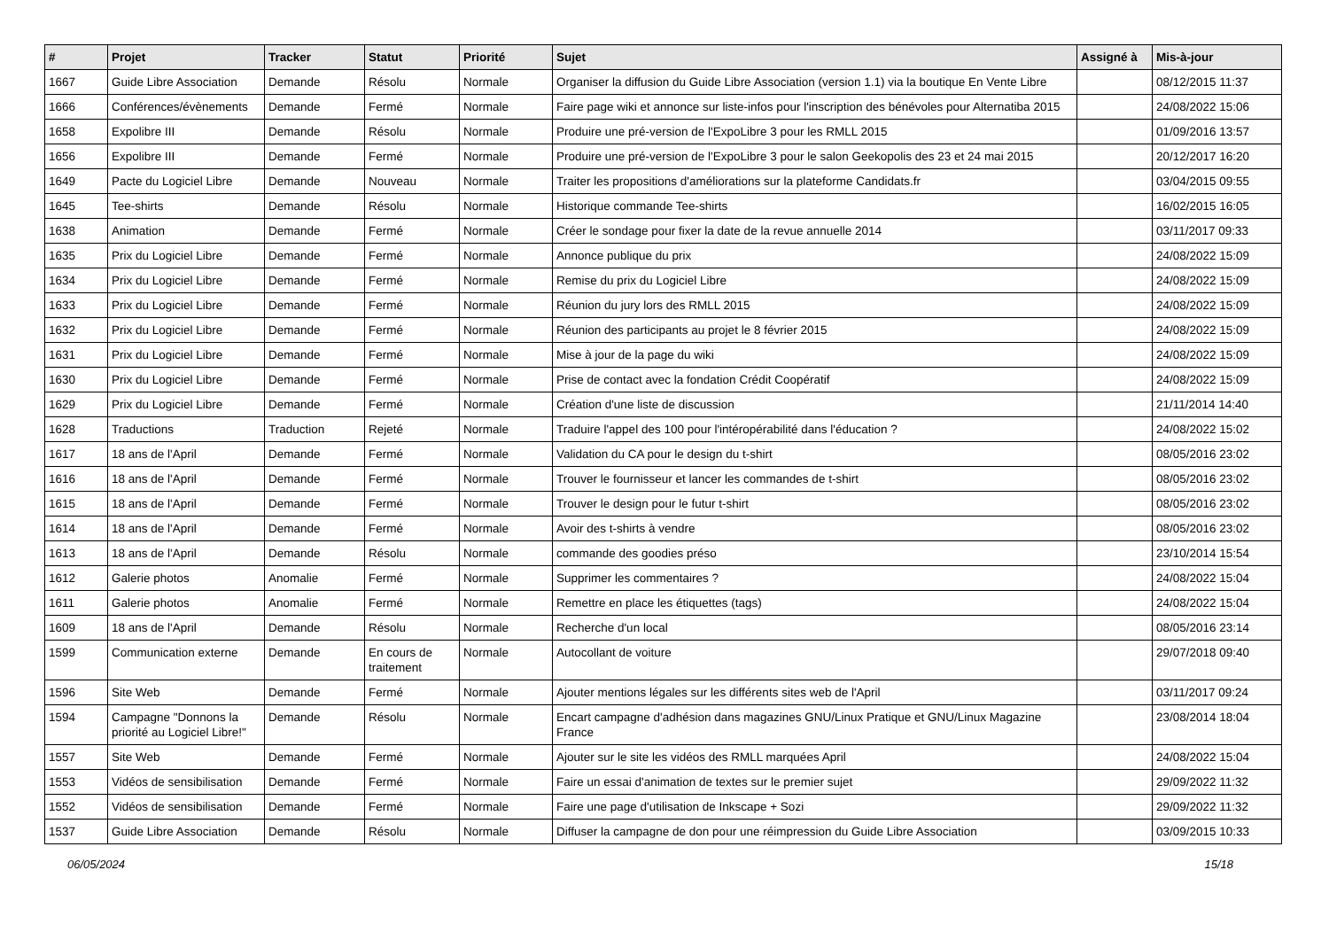| # | Projet | Tracker | Statut | Priorité | Sujet | Assigné à | Mis-à-jour |
| --- | --- | --- | --- | --- | --- | --- | --- |
| 1667 | Guide Libre Association | Demande | Résolu | Normale | Organiser la diffusion du Guide Libre Association (version 1.1) via la boutique En Vente Libre | | 08/12/2015 11:37 |
| 1666 | Conférences/évènements | Demande | Fermé | Normale | Faire page wiki et annonce sur liste-infos pour l'inscription des bénévoles pour Alternatiba 2015 | | 24/08/2022 15:06 |
| 1658 | Expolibre III | Demande | Résolu | Normale | Produire une pré-version de l'ExpoLibre 3 pour les RMLL 2015 | | 01/09/2016 13:57 |
| 1656 | Expolibre III | Demande | Fermé | Normale | Produire une pré-version de l'ExpoLibre 3 pour le salon Geekopolis des 23 et 24 mai 2015 | | 20/12/2017 16:20 |
| 1649 | Pacte du Logiciel Libre | Demande | Nouveau | Normale | Traiter les propositions d'améliorations sur la plateforme Candidats.fr | | 03/04/2015 09:55 |
| 1645 | Tee-shirts | Demande | Résolu | Normale | Historique commande Tee-shirts | | 16/02/2015 16:05 |
| 1638 | Animation | Demande | Fermé | Normale | Créer le sondage pour fixer la date de la revue annuelle 2014 | | 03/11/2017 09:33 |
| 1635 | Prix du Logiciel Libre | Demande | Fermé | Normale | Annonce publique du prix | | 24/08/2022 15:09 |
| 1634 | Prix du Logiciel Libre | Demande | Fermé | Normale | Remise du prix du Logiciel Libre | | 24/08/2022 15:09 |
| 1633 | Prix du Logiciel Libre | Demande | Fermé | Normale | Réunion du jury lors des RMLL 2015 | | 24/08/2022 15:09 |
| 1632 | Prix du Logiciel Libre | Demande | Fermé | Normale | Réunion des participants au projet le 8 février 2015 | | 24/08/2022 15:09 |
| 1631 | Prix du Logiciel Libre | Demande | Fermé | Normale | Mise à jour de la page du wiki | | 24/08/2022 15:09 |
| 1630 | Prix du Logiciel Libre | Demande | Fermé | Normale | Prise de contact avec la fondation Crédit Coopératif | | 24/08/2022 15:09 |
| 1629 | Prix du Logiciel Libre | Demande | Fermé | Normale | Création d'une liste de discussion | | 21/11/2014 14:40 |
| 1628 | Traductions | Traduction | Rejeté | Normale | Traduire l'appel des 100 pour l'intéropérabilité dans l'éducation ? | | 24/08/2022 15:02 |
| 1617 | 18 ans de l'April | Demande | Fermé | Normale | Validation du CA pour le design du t-shirt | | 08/05/2016 23:02 |
| 1616 | 18 ans de l'April | Demande | Fermé | Normale | Trouver le fournisseur et lancer les commandes de t-shirt | | 08/05/2016 23:02 |
| 1615 | 18 ans de l'April | Demande | Fermé | Normale | Trouver le design pour le futur t-shirt | | 08/05/2016 23:02 |
| 1614 | 18 ans de l'April | Demande | Fermé | Normale | Avoir des t-shirts à vendre | | 08/05/2016 23:02 |
| 1613 | 18 ans de l'April | Demande | Résolu | Normale | commande des goodies préso | | 23/10/2014 15:54 |
| 1612 | Galerie photos | Anomalie | Fermé | Normale | Supprimer les commentaires ? | | 24/08/2022 15:04 |
| 1611 | Galerie photos | Anomalie | Fermé | Normale | Remettre en place les étiquettes (tags) | | 24/08/2022 15:04 |
| 1609 | 18 ans de l'April | Demande | Résolu | Normale | Recherche d'un local | | 08/05/2016 23:14 |
| 1599 | Communication externe | Demande | En cours de traitement | Normale | Autocollant de voiture | | 29/07/2018 09:40 |
| 1596 | Site Web | Demande | Fermé | Normale | Ajouter mentions légales sur les différents sites web de l'April | | 03/11/2017 09:24 |
| 1594 | Campagne "Donnons la priorité au Logiciel Libre!" | Demande | Résolu | Normale | Encart campagne d'adhésion dans magazines GNU/Linux Pratique et GNU/Linux Magazine France | | 23/08/2014 18:04 |
| 1557 | Site Web | Demande | Fermé | Normale | Ajouter sur le site les vidéos des RMLL marquées April | | 24/08/2022 15:04 |
| 1553 | Vidéos de sensibilisation | Demande | Fermé | Normale | Faire un essai d'animation de textes sur le premier sujet | | 29/09/2022 11:32 |
| 1552 | Vidéos de sensibilisation | Demande | Fermé | Normale | Faire une page d'utilisation de Inkscape + Sozi | | 29/09/2022 11:32 |
| 1537 | Guide Libre Association | Demande | Résolu | Normale | Diffuser la campagne de don pour une réimpression du Guide Libre Association | | 03/09/2015 10:33 |
06/05/2024 15/18